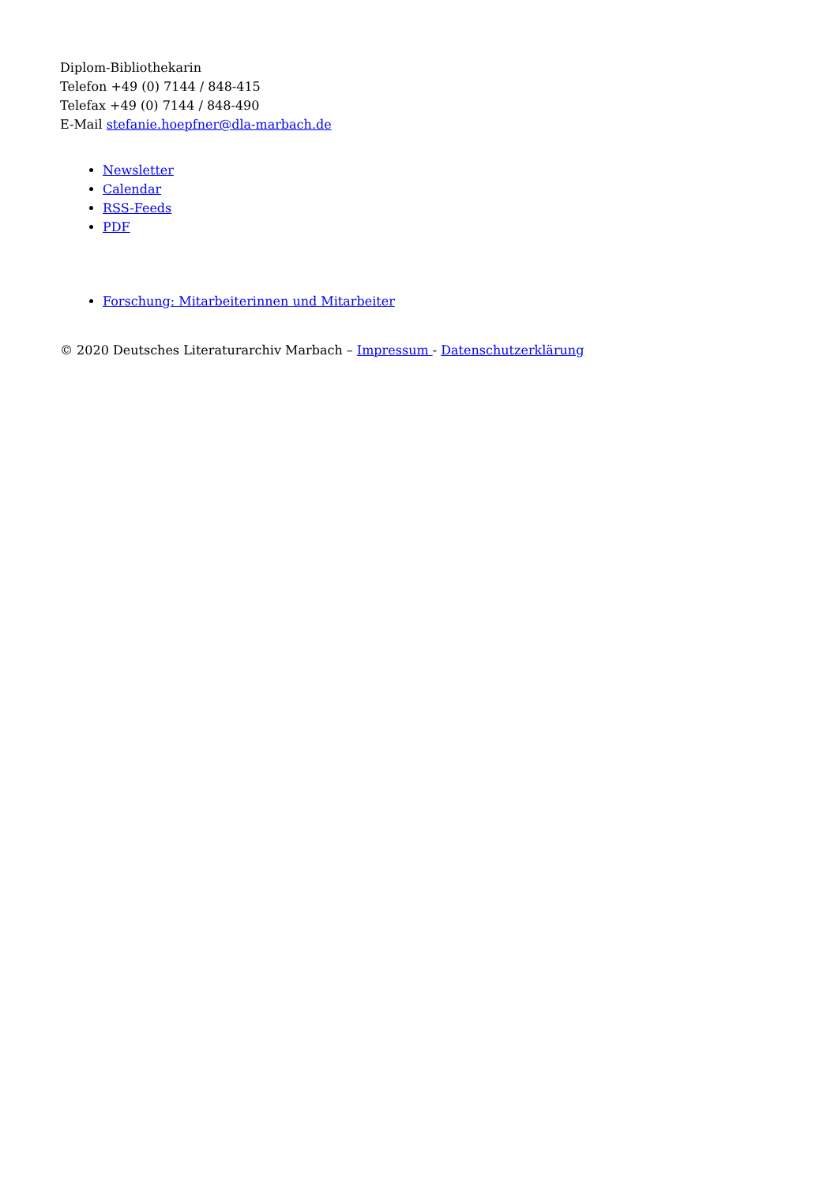Diplom-Bibliothekarin
Telefon +49 (0) 7144 / 848-415
Telefax +49 (0) 7144 / 848-490
E-Mail stefanie.hoepfner@dla-marbach.de
Newsletter
Calendar
RSS-Feeds
PDF
Forschung: Mitarbeiterinnen und Mitarbeiter
© 2020 Deutsches Literaturarchiv Marbach – Impressum - Datenschutzerklärung